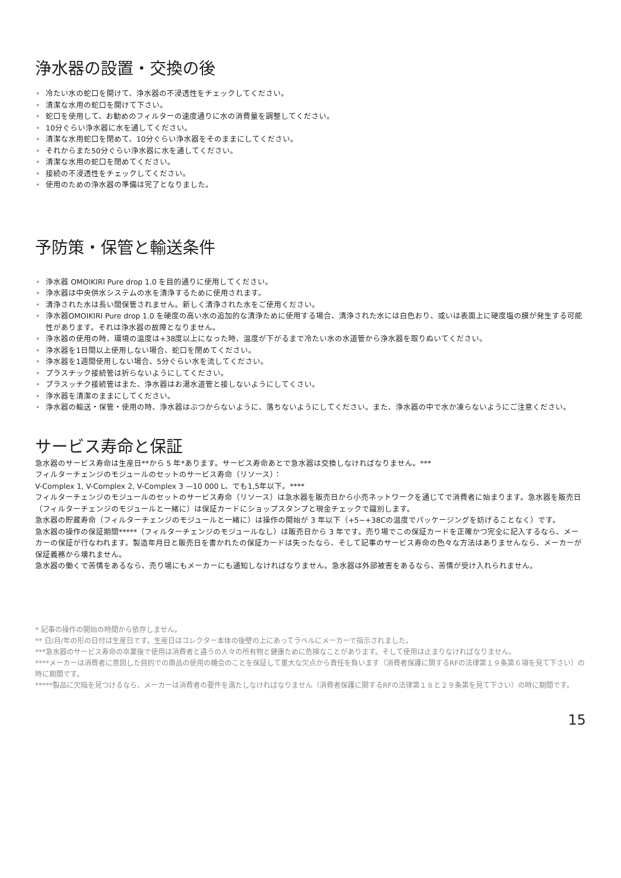浄水器の設置・交換の後
• 冷たい水の蛇口を開けて、浄水器の不浸透性をチェックしてください。
• 清潔な水用の蛇口を開けて下さい。
• 蛇口を使用して、お勧めのフィルターの速度通りに水の消費量を調整してください。
• 10分ぐらい浄水器に水を通してください。
• 清潔な水用蛇口を閉めて、10分ぐらい浄水器をそのままにしてください。
• それからまた50分ぐらい浄水器に水を通してください。
• 清潔な水用の蛇口を閉めてください。
• 接続の不浸透性をチェックしてください。
• 使用のための浄水器の準備は完了となりました。
予防策・保管と輸送条件
• 浄水器 OMOIKIRI Pure drop 1.0 を目的通りに使用してください。
• 浄水器は中央供水システムの水を清浄するために使用されます。
• 清浄された水は長い間保管されません。新しく清浄された水をご使用ください。
• 浄水器OMOIKIRI Pure drop 1.0 を硬度の高い水の追加的な清浄ために使用する場合、清浄された水には白色おり、或いは表面上に硬度塩の膜が発生する可能性があります。それは浄水器の故障となりません。
• 浄水器の使用の時、環境の温度は+38度以上になった時、温度が下がるまで冷たい水の水道管から浄水器を取りぬいてください。
• 浄水器を1日間以上使用しない場合、蛇口を閉めてください。
• 浄水器を1週間使用しない場合、5分ぐらい水を流してください。
• プラスチック接続管は折らないようにしてください。
• プラスッチク接続管はまた、浄水器はお湯水道管と接しないようにしてくさい。
• 浄水器を清潔のままにしてください。
• 浄水器の輸送・保管・使用の時、浄水器はぶつからないように、落ちないようにしてください。また、浄水器の中で水か凍らないようにご注意ください。
サービス寿命と保証
急水器のサービス寿命は生産日**から 5 年*あります。サービス寿命あとで急水器は交換しなければなりません。***
フィルターチェンジのモジュールのセットのサービス寿命（リソース）：
V-Complex 1, V-Complex 2, V-Complex 3 —10 000 L、でも1,5年以下。****
フィルターチェンジのモジュールのセットのサービス寿命（リソース）は急水器を販売日から小売ネットワークを通じてで消費者に始まります。急水器を販売日 （フィルターチェンジのモジュールと一緒に）は保証カードにショップスタンプと現金チェックで識別します。
急水器の貯蔵寿命（フィルターチェンジのモジュールと一緒に）は操作の開始が 3 年以下（+5~+38Cの温度でパッケージングを妨げることなく）です。
急水器の操作の保証期間*****（フィルターチェンジのモジュールなし）は販売日から 3 年です。売り場でこの保証カードを正確かつ完全に記入するなら、メーカーの保証が行なわれます。製造年月日と販売日を書かれたの保証カードは失ったなら、そして記事のサービス寿命の色々な方法はありませんなら、メーカーが保証義務から壊れません。
急水器の働くで苦情をあるなら、売り場にもメーカーにも通知しなければなりません。急水器は外部被害をあるなら、苦情が受け入れられません。
* 記事の操作の開始の時間から依存しません。
** 日/月/年の形の日付は生産日です。生産日はコレクター本体の後壁の上にあってラベルにメーカーで指示されました。
***急水器のサービス寿命の卒業後で使用は消費者と違うの人々の所有物と健康ために危険なことがあります。そして使用は止まりなければなりません。
****メーカーは消費者に意図した目的での商品の使用の機会のことを保証して重大な欠点から責任を負います（消費者保護に関するRFの法律第１９条第６項を見て下さい）の時に期間です。
*****製品に欠陥を見つけるなら、メーカーは消費者の要件を満たしなければなりません（消費者保護に関するRFの法律第１８と２９条第を見て下さい）の時に期間です。
15